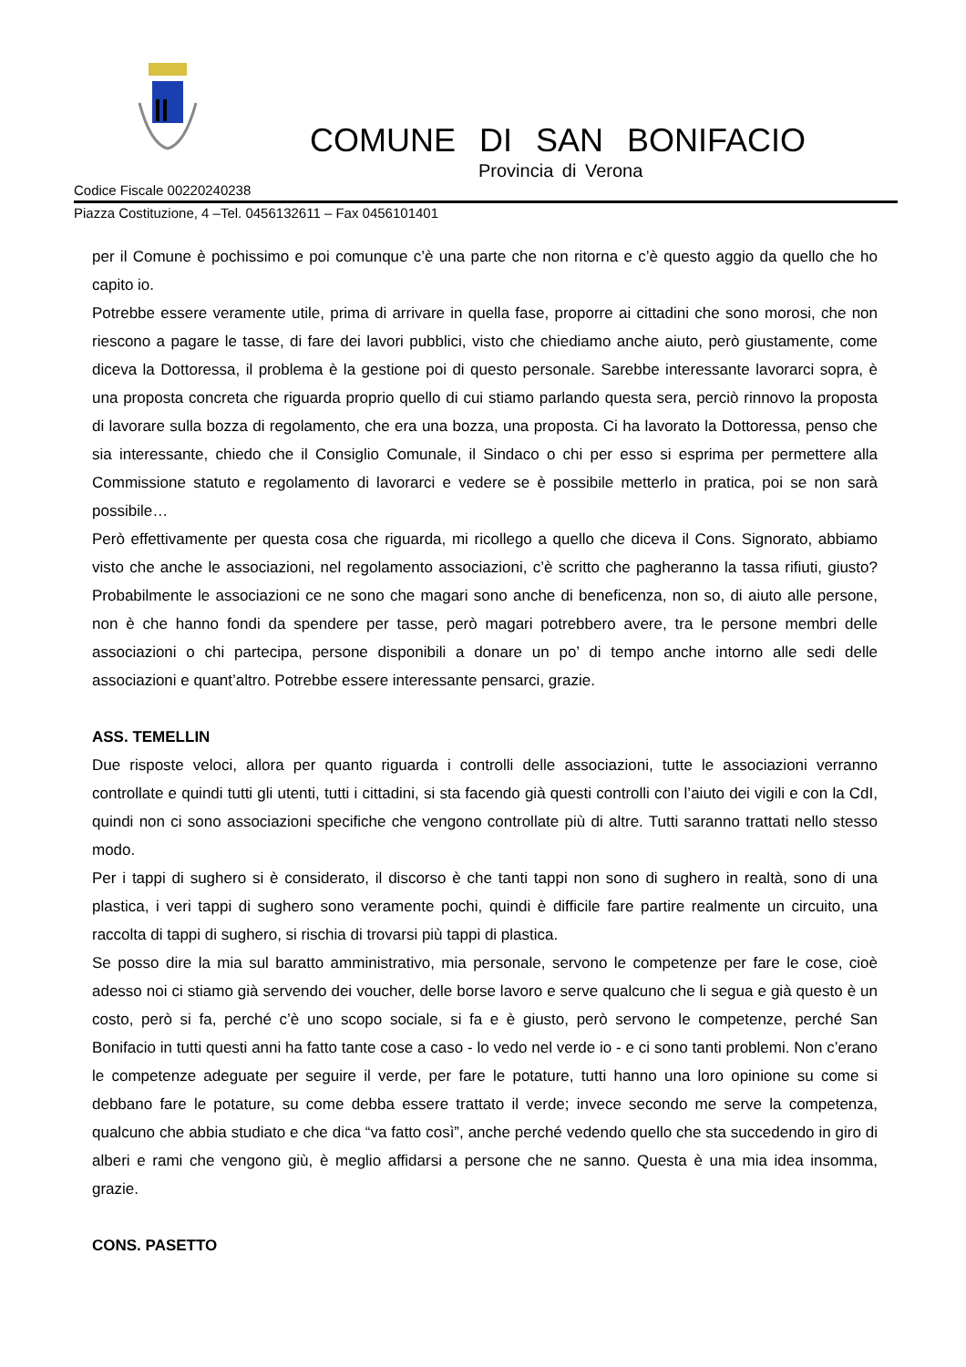COMUNE DI SAN BONIFACIO
Provincia di Verona
Codice Fiscale 00220240238
Piazza Costituzione, 4 –Tel. 0456132611 – Fax 0456101401
per il Comune è pochissimo e poi comunque c’è una parte che non ritorna e c’è questo aggio da quello che ho capito io.
Potrebbe essere veramente utile, prima di arrivare in quella fase, proporre ai cittadini che sono morosi, che non riescono a pagare le tasse, di fare dei lavori pubblici, visto che chiediamo anche aiuto, però giustamente, come diceva la Dottoressa, il problema è la gestione poi di questo personale. Sarebbe interessante lavorarci sopra, è una proposta concreta che riguarda proprio quello di cui stiamo parlando questa sera, perciò rinnovo la proposta di lavorare sulla bozza di regolamento, che era una bozza, una proposta. Ci ha lavorato la Dottoressa, penso che sia interessante, chiedo che il Consiglio Comunale, il Sindaco o chi per esso si esprima per permettere alla Commissione statuto e regolamento di lavorarci e vedere se è possibile metterlo in pratica, poi se non sarà possibile…
Però effettivamente per questa cosa che riguarda, mi ricollego a quello che diceva il Cons. Signorato, abbiamo visto che anche le associazioni, nel regolamento associazioni, c’è scritto che pagheranno la tassa rifiuti, giusto? Probabilmente le associazioni ce ne sono che magari sono anche di beneficenza, non so, di aiuto alle persone, non è che hanno fondi da spendere per tasse, però magari potrebbero avere, tra le persone membri delle associazioni o chi partecipa, persone disponibili a donare un po’ di tempo anche intorno alle sedi delle associazioni e quant’altro. Potrebbe essere interessante pensarci, grazie.
ASS. TEMELLIN
Due risposte veloci, allora per quanto riguarda i controlli delle associazioni, tutte le associazioni verranno controllate e quindi tutti gli utenti, tutti i cittadini, si sta facendo già questi controlli con l’aiuto dei vigili e con la CdI, quindi non ci sono associazioni specifiche che vengono controllate più di altre. Tutti saranno trattati nello stesso modo.
Per i tappi di sughero si è considerato, il discorso è che tanti tappi non sono di sughero in realtà, sono di una plastica, i veri tappi di sughero sono veramente pochi, quindi è difficile fare partire realmente un circuito, una raccolta di tappi di sughero, si rischia di trovarsi più tappi di plastica.
Se posso dire la mia sul baratto amministrativo, mia personale, servono le competenze per fare le cose, cioè adesso noi ci stiamo già servendo dei voucher, delle borse lavoro e serve qualcuno che li segua e già questo è un costo, però si fa, perché c’è uno scopo sociale, si fa e è giusto, però servono le competenze, perché San Bonifacio in tutti questi anni ha fatto tante cose a caso - lo vedo nel verde io - e ci sono tanti problemi. Non c’erano le competenze adeguate per seguire il verde, per fare le potature, tutti hanno una loro opinione su come si debbano fare le potature, su come debba essere trattato il verde; invece secondo me serve la competenza, qualcuno che abbia studiato e che dica “va fatto così”, anche perché vedendo quello che sta succedendo in giro di alberi e rami che vengono giù, è meglio affidarsi a persone che ne sanno. Questa è una mia idea insomma, grazie.
CONS. PASETTO